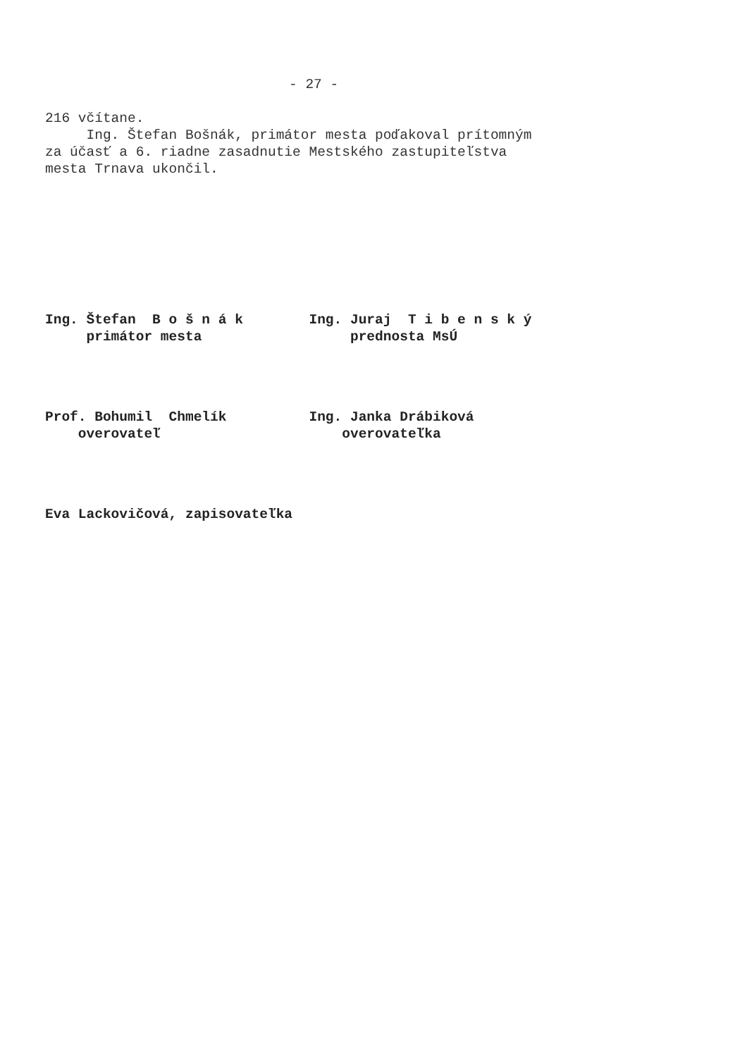- 27 -
216 včítane.
     Ing. Štefan Bošnák, primátor mesta poďakoval prítomným
za účasť a 6. riadne zasadnutie Mestského zastupiteľstva
mesta Trnava ukončil.
Ing. Štefan  B o š n á k        Ing. Juraj  T i b e n s k ý
     primátor mesta                  prednosta MsÚ
Prof. Bohumil  Chmelík          Ing. Janka Drábiková
    overovateľ                      overovateľka
Eva Lackovičová, zapisovateľka